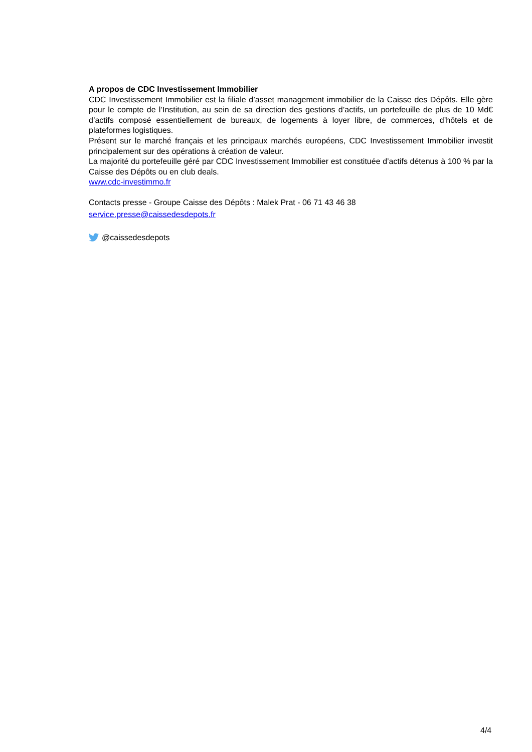A propos de CDC Investissement Immobilier
CDC Investissement Immobilier est la filiale d’asset management immobilier de la Caisse des Dépôts. Elle gère pour le compte de l’Institution, au sein de sa direction des gestions d’actifs, un portefeuille de plus de 10 Md€ d’actifs composé essentiellement de bureaux, de logements à loyer libre, de commerces, d’hôtels et de plateformes logistiques.
Présent sur le marché français et les principaux marchés européens, CDC Investissement Immobilier investit principalement sur des opérations à création de valeur.
La majorité du portefeuille géré par CDC Investissement Immobilier est constituée d’actifs détenus à 100 % par la Caisse des Dépôts ou en club deals.
www.cdc-investimmo.fr
Contacts presse - Groupe Caisse des Dépôts : Malek Prat - 06 71 43 46 38
service.presse@caissedesdepots.fr
@caissedesdepots
4/4